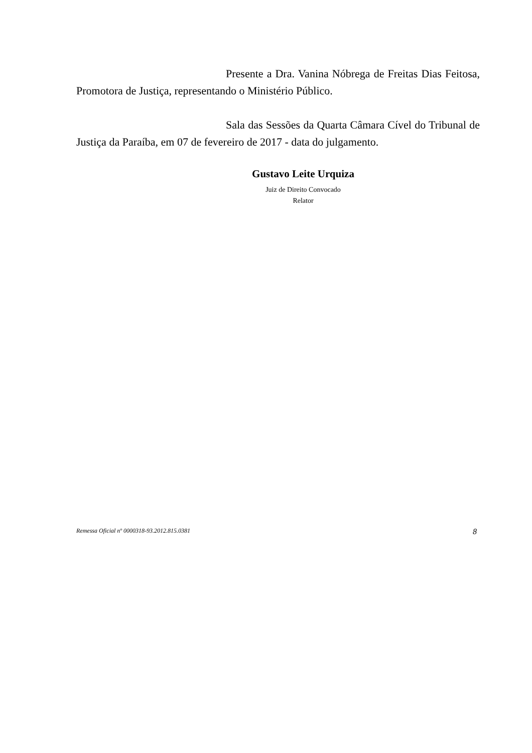Presente a Dra. Vanina Nóbrega de Freitas Dias Feitosa, Promotora de Justiça, representando o Ministério Público.
Sala das Sessões da Quarta Câmara Cível do Tribunal de Justiça da Paraíba, em 07 de fevereiro de 2017 - data do julgamento.
Gustavo Leite Urquiza
Juiz de Direito Convocado
Relator
Remessa Oficial nº 0000318-93.2012.815.0381 8